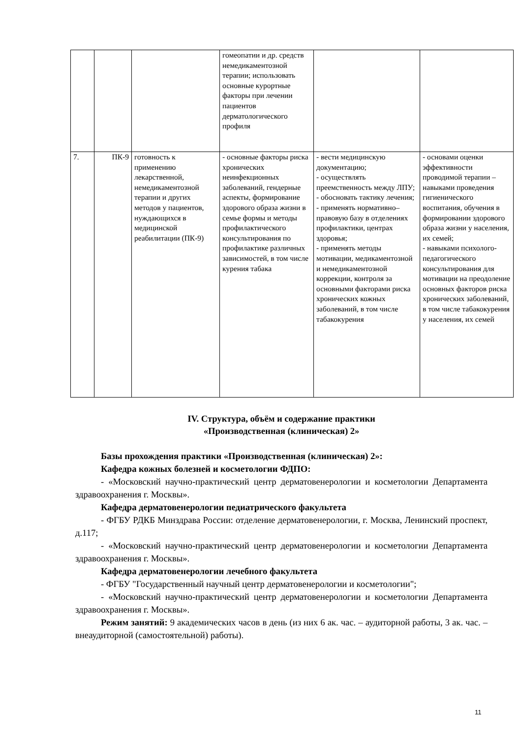| | | | гомеопатии и др. средств немедикаментозной терапии; использовать основные курортные факторы при лечении пациентов дерматологического профиля | | |
| 7. | ПК-9 | готовность к применению лекарственной, немедикаментозной терапии и других методов у пациентов, нуждающихся в медицинской реабилитации (ПК-9) | - основные факторы риска хронических неинфекционных заболеваний, гендерные аспекты, формирование здорового образа жизни в семье формы и методы профилактического консультирования по профилактике различных зависимостей, в том числе курения табака | - вести медицинскую документацию; - осуществлять преемственность между ЛПУ; - обосновать тактику лечения; - применять нормативно– правовую базу в отделениях профилактики, центрах здоровья; - применять методы мотивации, медикаментозной и немедикаментозной коррекции, контроля за основными факторами риска хронических кожных заболеваний, в том числе табакокурения | - основами оценки эффективности проводимой терапии – навыками проведения гигиенического воспитания, обучения в формировании здорового образа жизни у населения, их семей; - навыками психолого-педагогического консультирования для мотивации на преодоление основных факторов риска хронических заболеваний, в том числе табакокурения у населения, их семей |
IV. Структура, объём и содержание практики
«Производственная (клиническая) 2»
Базы прохождения практики «Производственная (клиническая) 2»:
Кафедра кожных болезней и косметологии ФДПО:
- «Московский научно-практический центр дерматовенерологии и косметологии Департамента здравоохранения г. Москвы».
Кафедра дерматовенерологии педиатрического факультета
- ФГБУ РДКБ Минздрава России: отделение дерматовенерологии, г. Москва, Ленинский проспект, д.117;
- «Московский научно-практический центр дерматовенерологии и косметологии Департамента здравоохранения г. Москвы».
Кафедра дерматовенерологии лечебного факультета
- ФГБУ "Государственный научный центр дерматовенерологии и косметологии";
- «Московский научно-практический центр дерматовенерологии и косметологии Департамента здравоохранения г. Москвы».
Режим занятий: 9 академических часов в день (из них 6 ак. час. – аудиторной работы, 3 ак. час. – внеаудиторной (самостоятельной) работы).
11